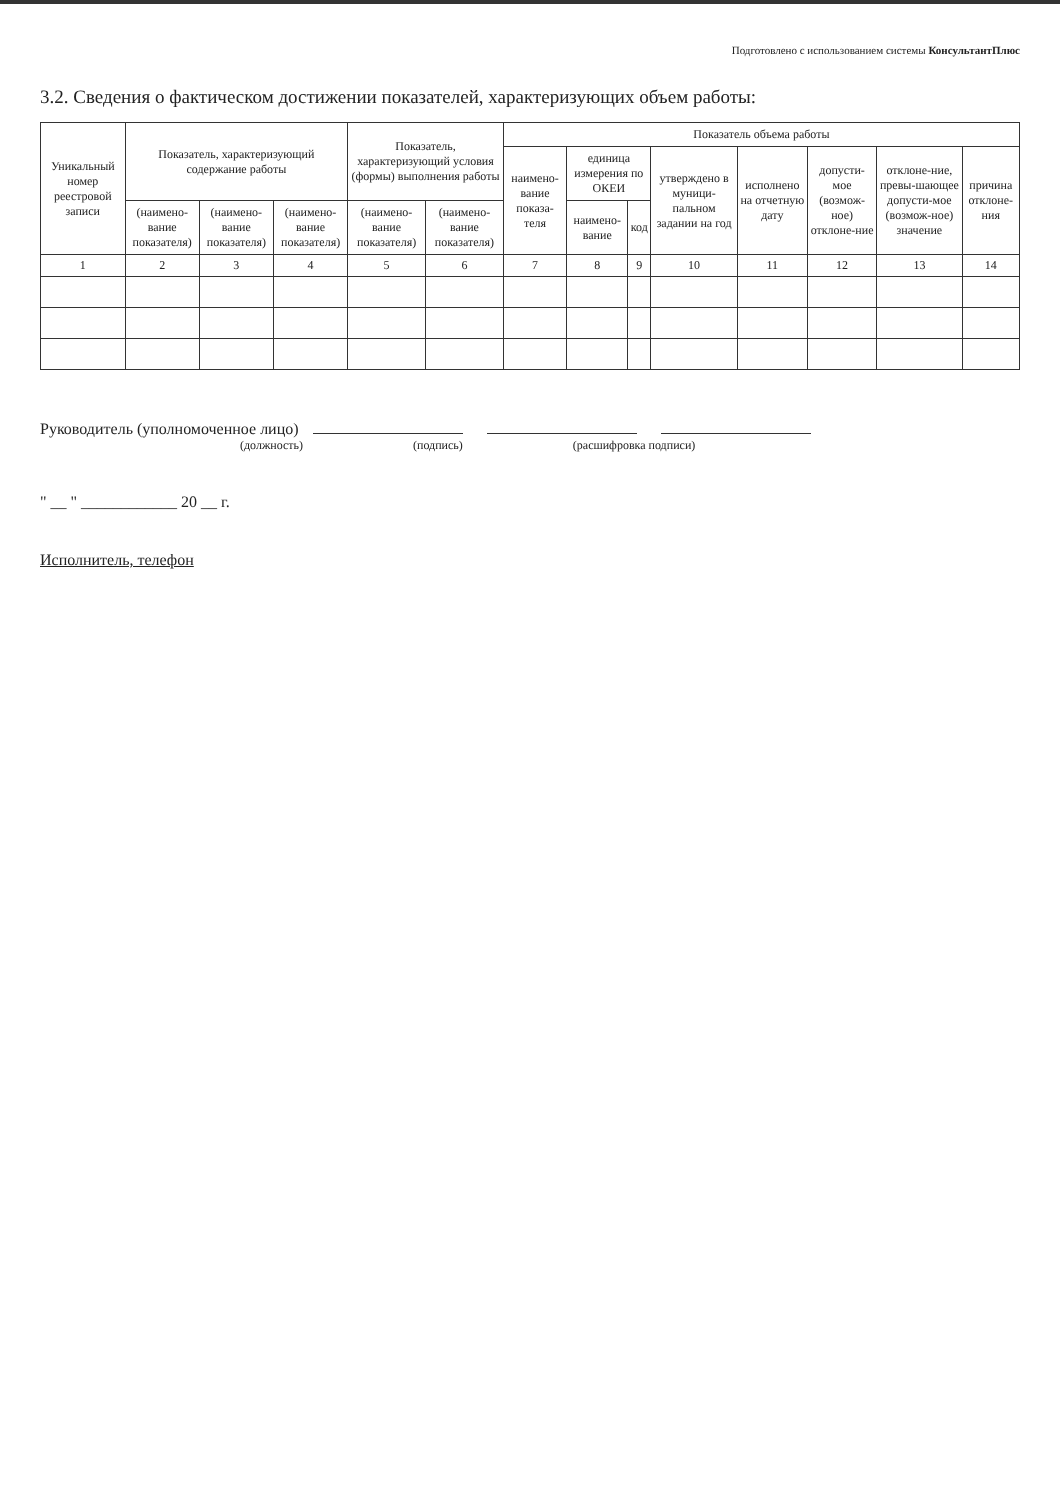Подготовлено с использованием системы КонсультантПлюс
3.2. Сведения о фактическом достижении показателей, характеризующих объем работы:
| Уникальный номер реестровой записи | Показатель, характеризующий содержание работы | | | Показатель, характеризующий условия (формы) выполнения работы | | Показатель объема работы | | | | | | | |
| --- | --- | --- | --- | --- | --- | --- | --- | --- | --- | --- | --- | --- | --- |
| | | | | | | наимено-вание показа-теля | единица измерения по ОКЕИ | | утверждено в муници-пальном задании на год | исполнено на отчетную дату | допусти-мое (возмож-ное) отклоне-ние | отклоне-ние, превы-шающее допусти-мое (возмож-ное) значение | причина отклоне-ния |
| | (наимено-вание показателя) | (наимено-вание показателя) | (наимено-вание показателя) | (наимено-вание показателя) | (наимено-вание показателя) | | наимено-вание | код | | | | | |
| 1 | 2 | 3 | 4 | 5 | 6 | 7 | 8 | 9 | 10 | 11 | 12 | 13 | 14 |
Руководитель (уполномоченное лицо)
(должность) (подпись) (расшифровка подписи)
" __ " ____________ 20 __ г.
Исполнитель, телефон